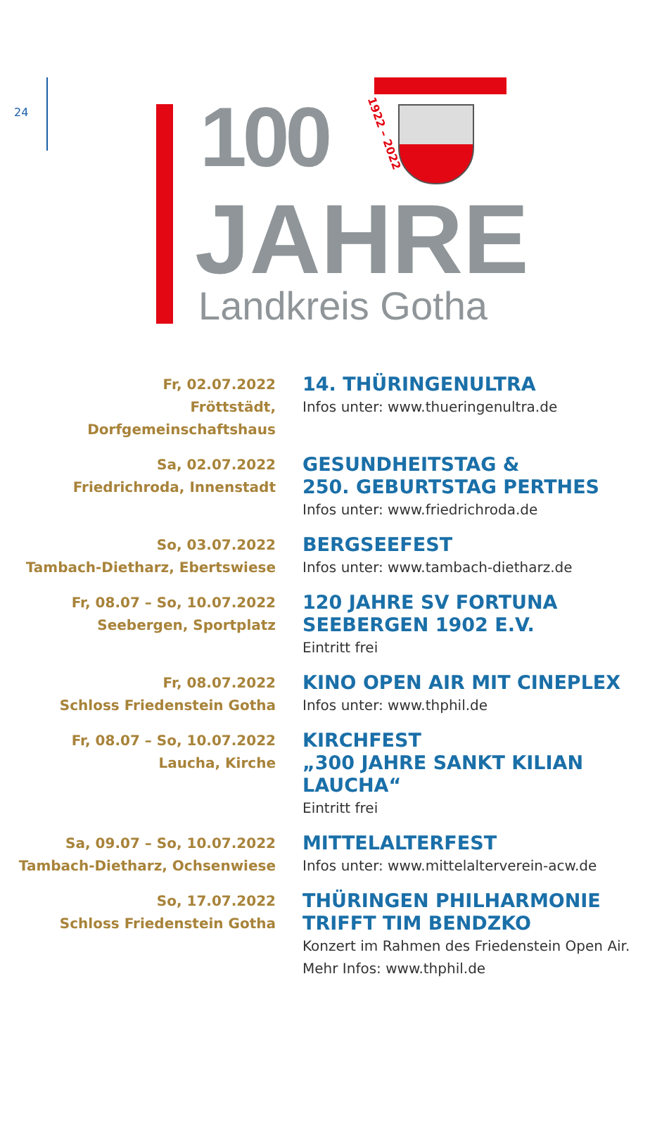24
100 1922 – 2022
JAHRE
Landkreis Gotha
Fr, 02.07.2022
Fröttstädt, Dorfgemeinschaftshaus
14. THÜRINGENULTRA
Infos unter: www.thueringenultra.de
Sa, 02.07.2022
Friedrichroda, Innenstadt
GESUNDHEITSTAG &
250. GEBURTSTAG PERTHES
Infos unter: www.friedrichroda.de
So, 03.07.2022
Tambach-Dietharz, Ebertswiese
BERGSEEFEST
Infos unter: www.tambach-dietharz.de
Fr, 08.07 – So, 10.07.2022
Seebergen, Sportplatz
120 JAHRE SV FORTUNA SEEBERGEN 1902 E.V.
Eintritt frei
Fr, 08.07.2022
Schloss Friedenstein Gotha
KINO OPEN AIR MIT CINEPLEX
Infos unter: www.thphil.de
Fr, 08.07 – So, 10.07.2022
Laucha, Kirche
KIRCHFEST
„300 JAHRE SANKT KILIAN LAUCHA“
Eintritt frei
Sa, 09.07 – So, 10.07.2022
Tambach-Dietharz, Ochsenwiese
MITTELALTERFEST
Infos unter: www.mittelalterverein-acw.de
So, 17.07.2022
Schloss Friedenstein Gotha
THÜRINGEN PHILHARMONIE TRIFFT TIM BENDZKO
Konzert im Rahmen des Friedenstein Open Air.
Mehr Infos: www.thphil.de